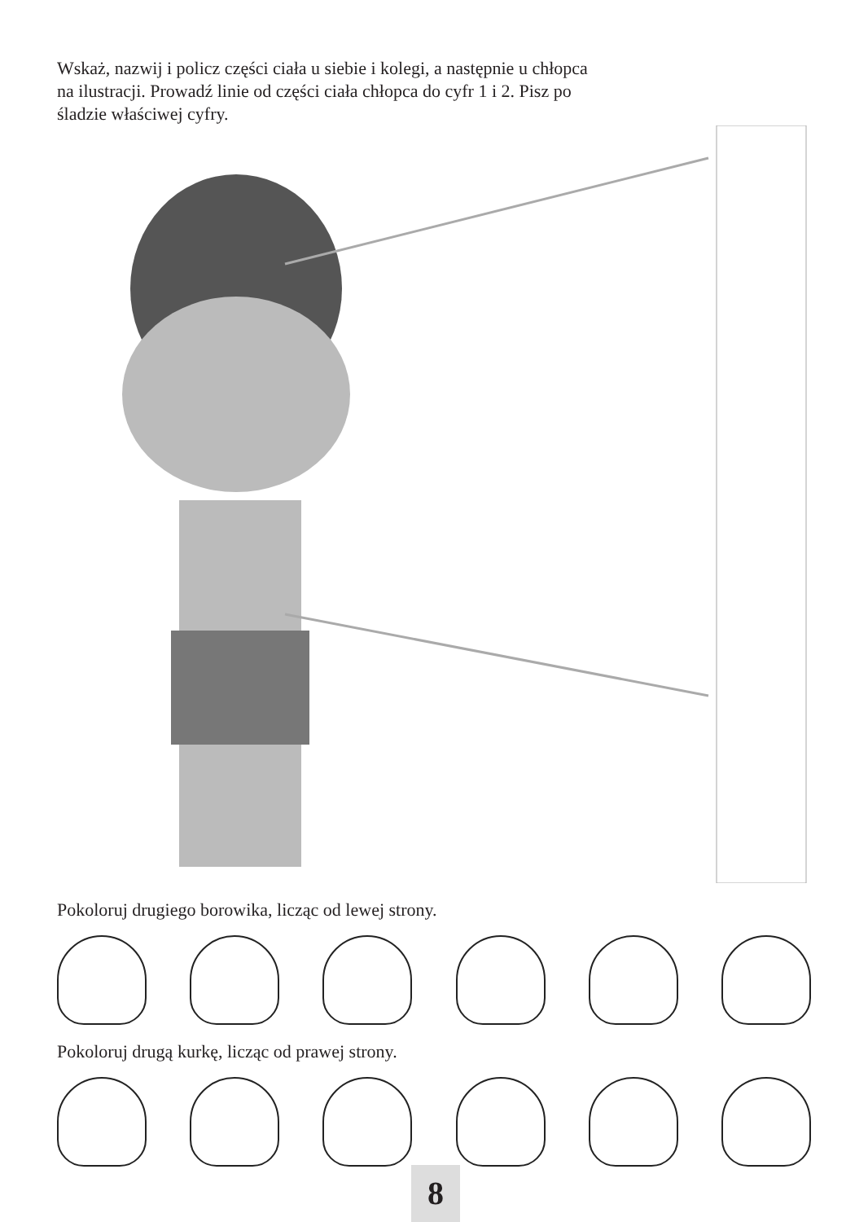Wskaż, nazwij i policz części ciała u siebie i kolegi, a następnie u chłopca na ilustracji. Prowadź linie od części ciała chłopca do cyfr 1 i 2. Pisz po śladzie właściwej cyfry.
Pokoloruj drugiego borowika, licząc od lewej strony.
Pokoloruj drugą kurkę, licząc od prawej strony.
8